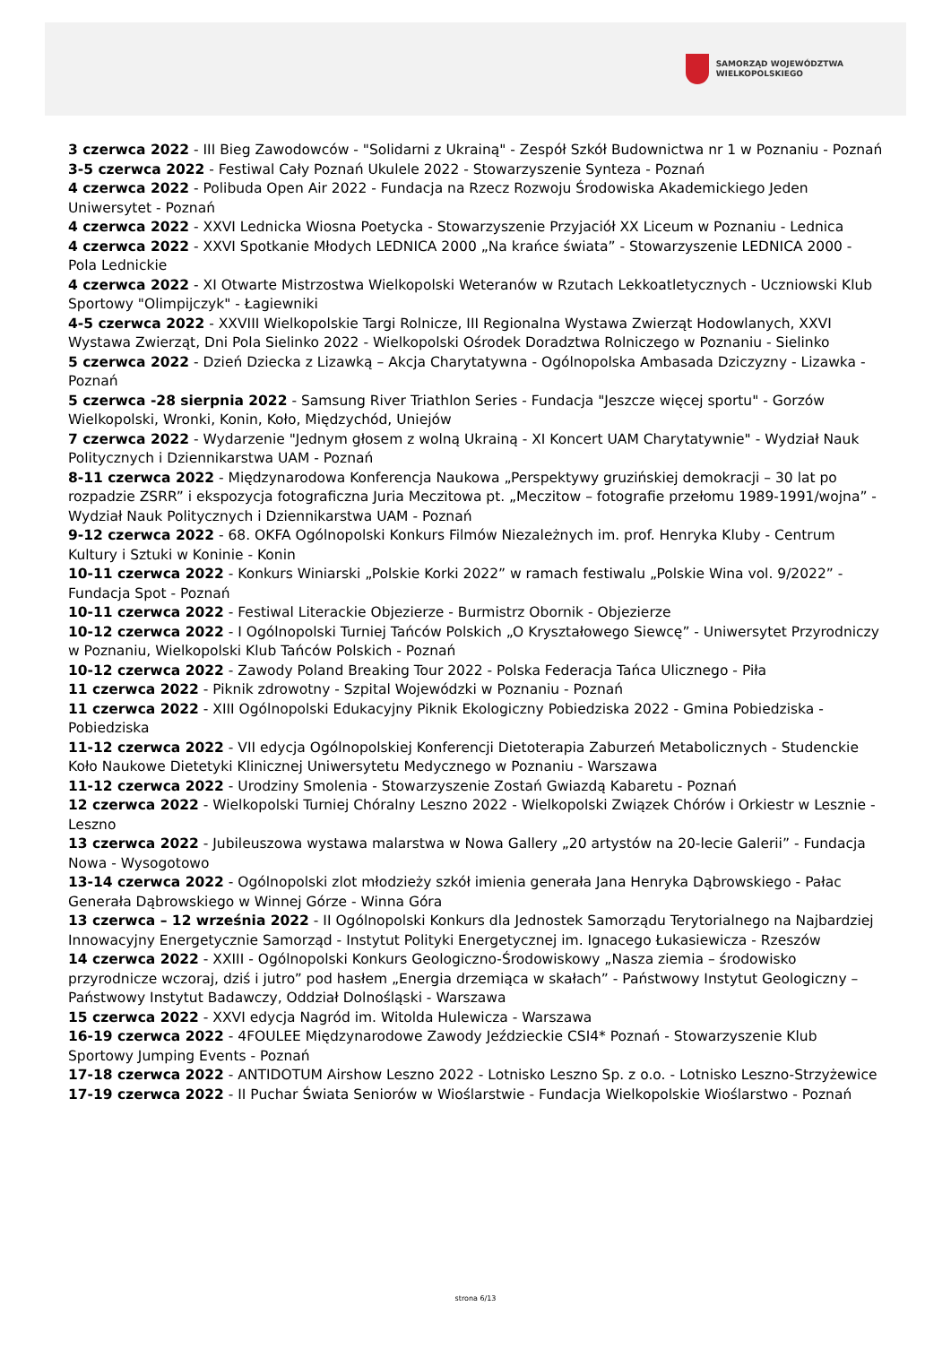SAMORZĄD WOJEWÓDZTWA
WIELKOPOLSKIEGO
3 czerwca 2022 - III Bieg Zawodowców - "Solidarni z Ukrainą" - Zespół Szkół Budownictwa nr 1 w Poznaniu - Poznań
3-5 czerwca 2022 - Festiwal Cały Poznań Ukulele 2022 - Stowarzyszenie Synteza - Poznań
4 czerwca 2022 - Polibuda Open Air 2022 - Fundacja na Rzecz Rozwoju Środowiska Akademickiego Jeden Uniwersytet - Poznań
4 czerwca 2022 - XXVI Lednicka Wiosna Poetycka - Stowarzyszenie Przyjaciół XX Liceum w Poznaniu - Lednica
4 czerwca 2022 - XXVI Spotkanie Młodych LEDNICA 2000 „Na krańce świata” - Stowarzyszenie LEDNICA 2000 - Pola Lednickie
4 czerwca 2022 - XI Otwarte Mistrzostwa Wielkopolski Weteranów w Rzutach Lekkoatletycznych - Uczniowski Klub Sportowy "Olimpijczyk" - Łagiewniki
4-5 czerwca 2022 - XXVIII Wielkopolskie Targi Rolnicze, III Regionalna Wystawa Zwierząt Hodowlanych, XXVI Wystawa Zwierząt, Dni Pola Sielinko 2022 - Wielkopolski Ośrodek Doradztwa Rolniczego w Poznaniu - Sielinko
5 czerwca 2022 - Dzień Dziecka z Lizawką – Akcja Charytatywna - Ogólnopolska Ambasada Dziczyzny - Lizawka - Poznań
5 czerwca -28 sierpnia 2022 - Samsung River Triathlon Series - Fundacja "Jeszcze więcej sportu" - Gorzów Wielkopolski, Wronki, Konin, Koło, Międzychód, Uniejów
7 czerwca 2022 - Wydarzenie "Jednym głosem z wolną Ukrainą - XI Koncert UAM Charytatywnie" - Wydział Nauk Politycznych i Dziennikarstwa UAM - Poznań
8-11 czerwca 2022 - Międzynarodowa Konferencja Naukowa „Perspektywy gruzińskiej demokracji – 30 lat po rozpadzie ZSRR” i ekspozycja fotograficzna Juria Meczitowa pt. „Meczitow – fotografie przełomu 1989-1991/wojna” - Wydział Nauk Politycznych i Dziennikarstwa UAM - Poznań
9-12 czerwca 2022 - 68. OKFA Ogólnopolski Konkurs Filmów Niezależnych im. prof. Henryka Kluby - Centrum Kultury i Sztuki w Koninie - Konin
10-11 czerwca 2022 - Konkurs Winiarski „Polskie Korki 2022” w ramach festiwalu „Polskie Wina vol. 9/2022” - Fundacja Spot - Poznań
10-11 czerwca 2022 - Festiwal Literackie Objezierze - Burmistrz Obornik - Objezierze
10-12 czerwca 2022 - I Ogólnopolski Turniej Tańców Polskich „O Kryształowego Siewcę” - Uniwersytet Przyrodniczy w Poznaniu, Wielkopolski Klub Tańców Polskich - Poznań
10-12 czerwca 2022 - Zawody Poland Breaking Tour 2022 - Polska Federacja Tańca Ulicznego - Piła
11 czerwca 2022 - Piknik zdrowotny - Szpital Wojewódzki w Poznaniu - Poznań
11 czerwca 2022 - XIII Ogólnopolski Edukacyjny Piknik Ekologiczny Pobiedziska 2022 - Gmina Pobiedziska - Pobiedziska
11-12 czerwca 2022 - VII edycja Ogólnopolskiej Konferencji Dietoterapia Zaburzeń Metabolicznych - Studenckie Koło Naukowe Dietetyki Klinicznej Uniwersytetu Medycznego w Poznaniu - Warszawa
11-12 czerwca 2022 - Urodziny Smolenia - Stowarzyszenie Zostań Gwiazdą Kabaretu - Poznań
12 czerwca 2022 - Wielkopolski Turniej Chóralny Leszno 2022 - Wielkopolski Związek Chórów i Orkiestr w Lesznie - Leszno
13 czerwca 2022 - Jubileuszowa wystawa malarstwa w Nowa Gallery „20 artystów na 20-lecie Galerii” - Fundacja Nowa - Wysogotowo
13-14 czerwca 2022 - Ogólnopolski zlot młodzieży szkół imienia generała Jana Henryka Dąbrowskiego - Pałac Generała Dąbrowskiego w Winnej Górze - Winna Góra
13 czerwca – 12 września 2022 - II Ogólnopolski Konkurs dla Jednostek Samorządu Terytorialnego na Najbardziej Innowacyjny Energetycznie Samorząd - Instytut Polityki Energetycznej im. Ignacego Łukasiewicza - Rzeszów
14 czerwca 2022 - XXIII - Ogólnopolski Konkurs Geologiczno-Środowiskowy „Nasza ziemia – środowisko przyrodnicze wczoraj, dziś i jutro” pod hasłem „Energia drzemiąca w skałach” - Państwowy Instytut Geologiczny – Państwowy Instytut Badawczy, Oddział Dolnośląski - Warszawa
15 czerwca 2022 - XXVI edycja Nagród im. Witolda Hulewicza - Warszawa
16-19 czerwca 2022 - 4FOULEE Międzynarodowe Zawody Jeździeckie CSI4* Poznań - Stowarzyszenie Klub Sportowy Jumping Events - Poznań
17-18 czerwca 2022 - ANTIDOTUM Airshow Leszno 2022 - Lotnisko Leszno Sp. z o.o. - Lotnisko Leszno-Strzyżewice
17-19 czerwca 2022 - II Puchar Świata Seniorów w Wioślarstwie - Fundacja Wielkopolskie Wioślarstwo - Poznań
strona 6/13